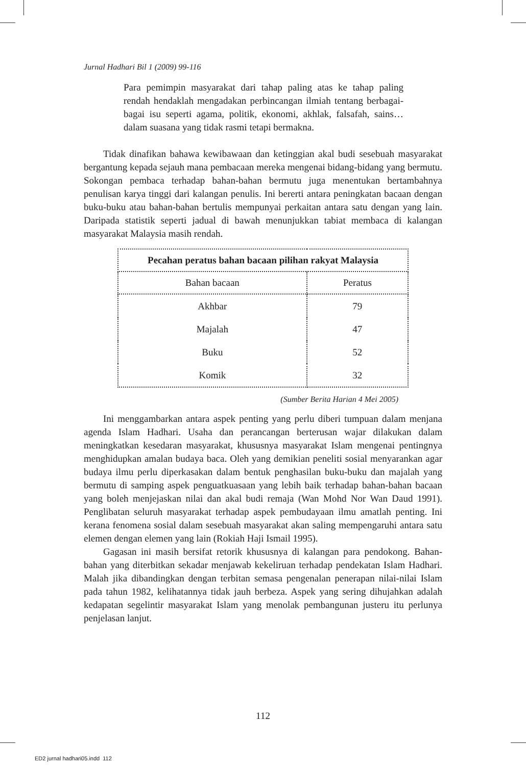Jurnal Hadhari Bil 1 (2009) 99-116
Para pemimpin masyarakat dari tahap paling atas ke tahap paling rendah hendaklah mengadakan perbincangan ilmiah tentang berbagai-bagai isu seperti agama, politik, ekonomi, akhlak, falsafah, sains… dalam suasana yang tidak rasmi tetapi bermakna.
Tidak dinafikan bahawa kewibawaan dan ketinggian akal budi sesebuah masyarakat bergantung kepada sejauh mana pembacaan mereka mengenai bidang-bidang yang bermutu. Sokongan pembaca terhadap bahan-bahan bermutu juga menentukan bertambahnya penulisan karya tinggi dari kalangan penulis. Ini bererti antara peningkatan bacaan dengan buku-buku atau bahan-bahan bertulis mempunyai perkaitan antara satu dengan yang lain. Daripada statistik seperti jadual di bawah menunjukkan tabiat membaca di kalangan masyarakat Malaysia masih rendah.
| Pecahan peratus bahan bacaan pilihan rakyat Malaysia | |
| --- | --- |
| Bahan bacaan | Peratus |
| Akhbar | 79 |
| Majalah | 47 |
| Buku | 52 |
| Komik | 32 |
(Sumber Berita Harian 4 Mei 2005)
Ini menggambarkan antara aspek penting yang perlu diberi tumpuan dalam menjana agenda Islam Hadhari. Usaha dan perancangan berterusan wajar dilakukan dalam meningkatkan kesedaran masyarakat, khususnya masyarakat Islam mengenai pentingnya menghidupkan amalan budaya baca. Oleh yang demikian peneliti sosial menyarankan agar budaya ilmu perlu diperkasakan dalam bentuk penghasilan buku-buku dan majalah yang bermutu di samping aspek penguatkuasaan yang lebih baik terhadap bahan-bahan bacaan yang boleh menjejaskan nilai dan akal budi remaja (Wan Mohd Nor Wan Daud 1991). Penglibatan seluruh masyarakat terhadap aspek pembudayaan ilmu amatlah penting. Ini kerana fenomena sosial dalam sesebuah masyarakat akan saling mempengaruhi antara satu elemen dengan elemen yang lain (Rokiah Haji Ismail 1995).
Gagasan ini masih bersifat retorik khususnya di kalangan para pendokong. Bahan-bahan yang diterbitkan sekadar menjawab kekeliruan terhadap pendekatan Islam Hadhari. Malah jika dibandingkan dengan terbitan semasa pengenalan penerapan nilai-nilai Islam pada tahun 1982, kelihatannya tidak jauh berbeza. Aspek yang sering dihujahkan adalah kedapatan segelintir masyarakat Islam yang menolak pembangunan justeru itu perlunya penjelasan lanjut.
112
ED2 jurnal hadhari05.indd 112